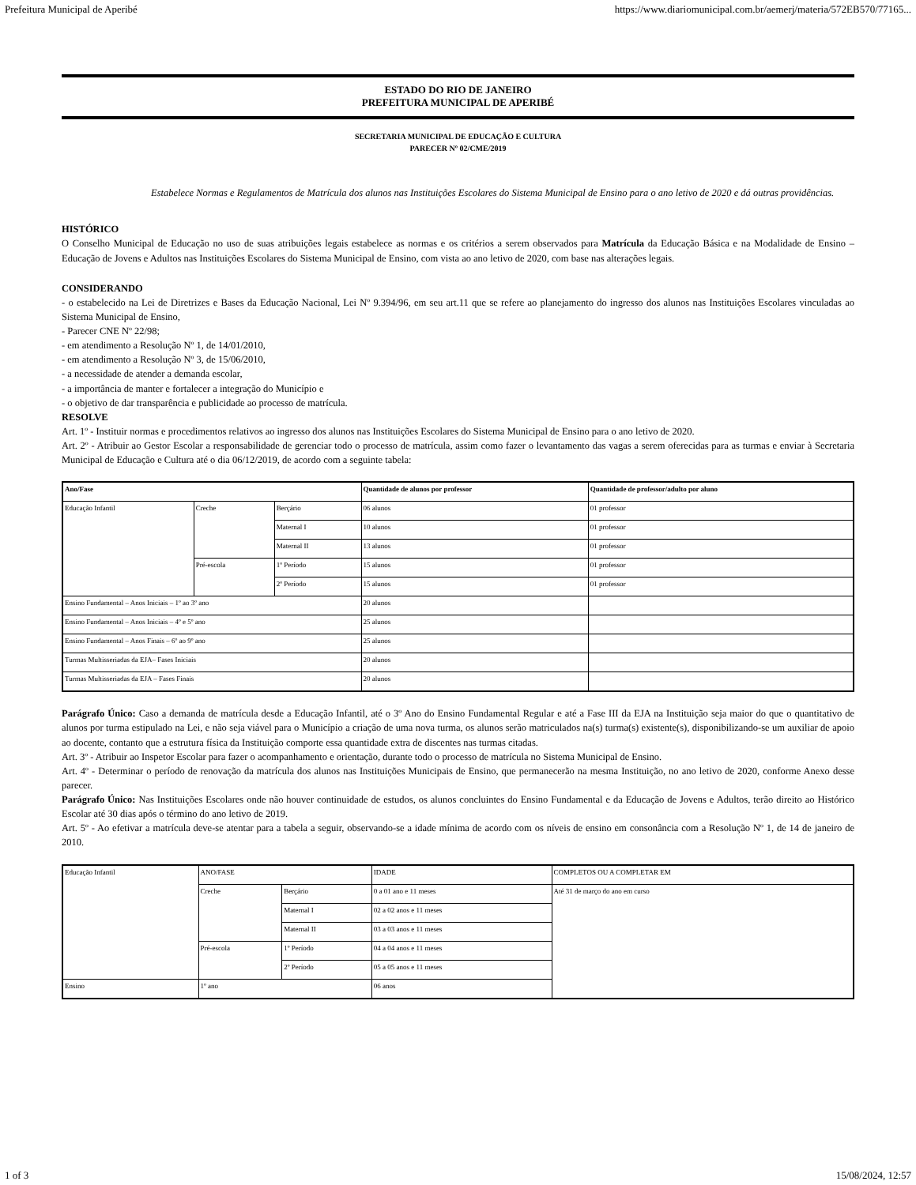Prefeitura Municipal de Aperibé https://www.diariomunicipal.com.br/aemerj/materia/572EB570/77165...
ESTADO DO RIO DE JANEIRO
PREFEITURA MUNICIPAL DE APERIBÉ
SECRETARIA MUNICIPAL DE EDUCAÇÃO E CULTURA
PARECER Nº 02/CME/2019
Estabelece Normas e Regulamentos de Matrícula dos alunos nas Instituições Escolares do Sistema Municipal de Ensino para o ano letivo de 2020 e dá outras providências.
HISTÓRICO
O Conselho Municipal de Educação no uso de suas atribuições legais estabelece as normas e os critérios a serem observados para Matrícula da Educação Básica e na Modalidade de Ensino – Educação de Jovens e Adultos nas Instituições Escolares do Sistema Municipal de Ensino, com vista ao ano letivo de 2020, com base nas alterações legais.
CONSIDERANDO
- o estabelecido na Lei de Diretrizes e Bases da Educação Nacional, Lei Nº 9.394/96, em seu art.11 que se refere ao planejamento do ingresso dos alunos nas Instituições Escolares vinculadas ao Sistema Municipal de Ensino,
- Parecer CNE Nº 22/98;
- em atendimento a Resolução Nº 1, de 14/01/2010,
- em atendimento a Resolução Nº 3, de 15/06/2010,
- a necessidade de atender a demanda escolar,
- a importância de manter e fortalecer a integração do Município e
- o objetivo de dar transparência e publicidade ao processo de matrícula.
RESOLVE
Art. 1º - Instituir normas e procedimentos relativos ao ingresso dos alunos nas Instituições Escolares do Sistema Municipal de Ensino para o ano letivo de 2020.
Art. 2º - Atribuir ao Gestor Escolar a responsabilidade de gerenciar todo o processo de matrícula, assim como fazer o levantamento das vagas a serem oferecidas para as turmas e enviar à Secretaria Municipal de Educação e Cultura até o dia 06/12/2019, de acordo com a seguinte tabela:
| Ano/Fase | | | Quantidade de alunos por professor | Quantidade de professor/adulto por aluno |
| --- | --- | --- | --- | --- |
| Educação Infantil | Creche | Berçário | 06 alunos | 01 professor |
| | | Maternal I | 10 alunos | 01 professor |
| | | Maternal II | 13 alunos | 01 professor |
| | Pré-escola | 1º Período | 15 alunos | 01 professor |
| | | 2º Período | 15 alunos | 01 professor |
| Ensino Fundamental – Anos Iniciais – 1º ao 3º ano | | | 20 alunos | |
| Ensino Fundamental – Anos Iniciais – 4º e 5º ano | | | 25 alunos | |
| Ensino Fundamental – Anos Finais – 6º ao 9º ano | | | 25 alunos | |
| Turmas Multisseriadas da EJA– Fases Iniciais | | | 20 alunos | |
| Turmas Multisseriadas da EJA – Fases Finais | | | 20 alunos | |
Parágrafo Único: Caso a demanda de matrícula desde a Educação Infantil, até o 3º Ano do Ensino Fundamental Regular e até a Fase III da EJA na Instituição seja maior do que o quantitativo de alunos por turma estipulado na Lei, e não seja viável para o Município a criação de uma nova turma, os alunos serão matriculados na(s) turma(s) existente(s), disponibilizando-se um auxiliar de apoio ao docente, contanto que a estrutura física da Instituição comporte essa quantidade extra de discentes nas turmas citadas.
Art. 3º - Atribuir ao Inspetor Escolar para fazer o acompanhamento e orientação, durante todo o processo de matrícula no Sistema Municipal de Ensino.
Art. 4º - Determinar o período de renovação da matrícula dos alunos nas Instituições Municipais de Ensino, que permanecerão na mesma Instituição, no ano letivo de 2020, conforme Anexo desse parecer.
Parágrafo Único: Nas Instituições Escolares onde não houver continuidade de estudos, os alunos concluintes do Ensino Fundamental e da Educação de Jovens e Adultos, terão direito ao Histórico Escolar até 30 dias após o término do ano letivo de 2019.
Art. 5º - Ao efetivar a matrícula deve-se atentar para a tabela a seguir, observando-se a idade mínima de acordo com os níveis de ensino em consonância com a Resolução Nº 1, de 14 de janeiro de 2010.
| Educação Infantil | ANO/FASE | | IDADE | COMPLETOS OU A COMPLETAR EM |
| | Creche | Berçário | 0 a 01 ano e 11 meses | Até 31 de março do ano em curso |
| | | Maternal I | 02 a 02 anos e 11 meses | |
| | | Maternal II | 03 a 03 anos e 11 meses | |
| | Pré-escola | 1º Período | 04 a 04 anos e 11 meses | |
| | | 2º Período | 05 a 05 anos e 11 meses | |
| Ensino | 1º ano | | 06 anos | |
1 of 3 15/08/2024, 12:57